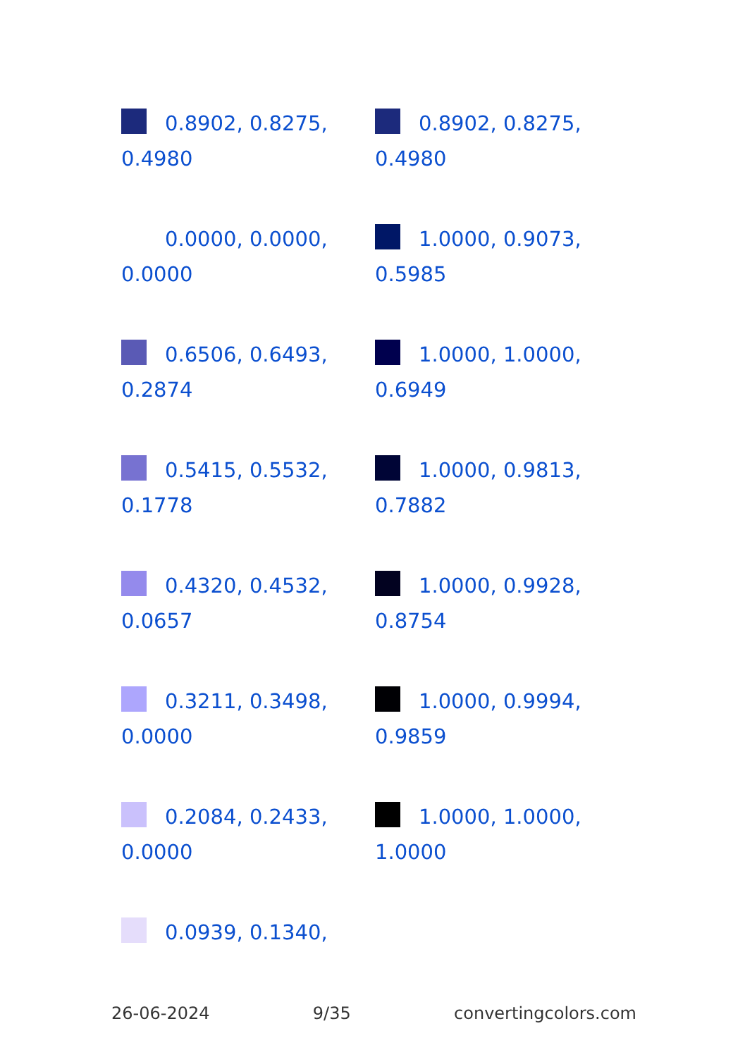0.8902, 0.8275, 0.4980
0.8902, 0.8275, 0.4980
0.0000, 0.0000, 0.0000
1.0000, 0.9073, 0.5985
0.6506, 0.6493, 0.2874
1.0000, 1.0000, 0.6949
0.5415, 0.5532, 0.1778
1.0000, 0.9813, 0.7882
0.4320, 0.4532, 0.0657
1.0000, 0.9928, 0.8754
0.3211, 0.3498, 0.0000
1.0000, 0.9994, 0.9859
0.2084, 0.2433, 0.0000
1.0000, 1.0000, 1.0000
0.0939, 0.1340,
26-06-2024 9/35 convertingcolors.com